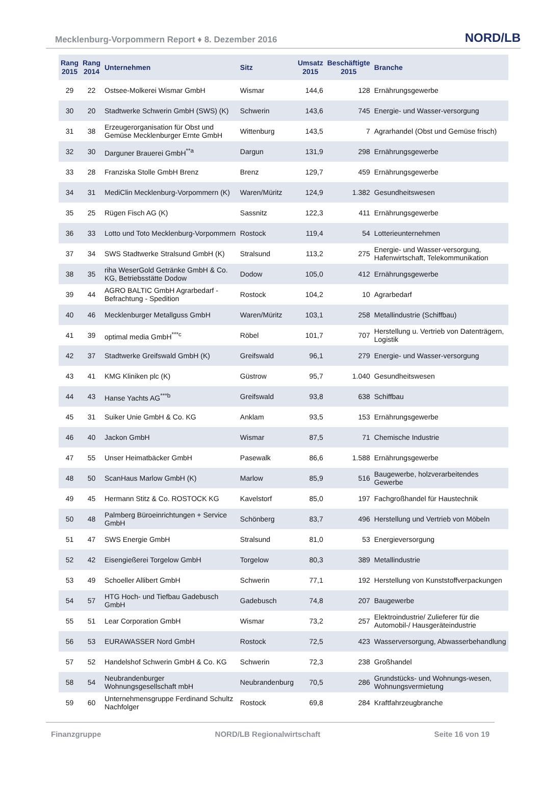Mecklenburg-Vorpommern Report ♦ 8. Dezember 2016 NORD/LB
| Rang 2015 | Rang 2014 | Unternehmen | Sitz | Umsatz 2015 | Beschäftigte 2015 | Branche |
| --- | --- | --- | --- | --- | --- | --- |
| 29 | 22 | Ostsee-Molkerei Wismar GmbH | Wismar | 144,6 | 128 | Ernährungsgewerbe |
| 30 | 20 | Stadtwerke Schwerin GmbH (SWS) (K) | Schwerin | 143,6 | 745 | Energie- und Wasser-versorgung |
| 31 | 38 | Erzeugerorganisation für Obst und Gemüse Mecklenburger Ernte GmbH | Wittenburg | 143,5 | 7 | Agrarhandel (Obst und Gemüse frisch) |
| 32 | 30 | Darguner Brauerei GmbH<sup>**a</sup> | Dargun | 131,9 | 298 | Ernährungsgewerbe |
| 33 | 28 | Franziska Stolle GmbH Brenz | Brenz | 129,7 | 459 | Ernährungsgewerbe |
| 34 | 31 | MediClin Mecklenburg-Vorpommern (K) | Waren/Müritz | 124,9 | 1.382 | Gesundheitswesen |
| 35 | 25 | Rügen Fisch AG (K) | Sassnitz | 122,3 | 411 | Ernährungsgewerbe |
| 36 | 33 | Lotto und Toto Mecklenburg-Vorpommern | Rostock | 119,4 | 54 | Lotterieunternehmen |
| 37 | 34 | SWS Stadtwerke Stralsund GmbH (K) | Stralsund | 113,2 | 275 | Energie- und Wasser-versorgung, Hafenwirtschaft, Telekommunikation |
| 38 | 35 | riha WeserGold Getränke GmbH & Co. KG, Betriebsstätte Dodow | Dodow | 105,0 | 412 | Ernährungsgewerbe |
| 39 | 44 | AGRO BALTIC GmbH Agrarbedarf - Befrachtung - Spedition | Rostock | 104,2 | 10 | Agrarbedarf |
| 40 | 46 | Mecklenburger Metallguss GmbH | Waren/Müritz | 103,1 | 258 | Metallindustrie (Schiffbau) |
| 41 | 39 | optimal media GmbH<sup>***c</sup> | Röbel | 101,7 | 707 | Herstellung u. Vertrieb von Datenträgern, Logistik |
| 42 | 37 | Stadtwerke Greifswald GmbH (K) | Greifswald | 96,1 | 279 | Energie- und Wasser-versorgung |
| 43 | 41 | KMG Kliniken plc (K) | Güstrow | 95,7 | 1.040 | Gesundheitswesen |
| 44 | 43 | Hanse Yachts AG<sup>***b</sup> | Greifswald | 93,8 | 638 | Schiffbau |
| 45 | 31 | Suiker Unie GmbH & Co. KG | Anklam | 93,5 | 153 | Ernährungsgewerbe |
| 46 | 40 | Jackon GmbH | Wismar | 87,5 | 71 | Chemische Industrie |
| 47 | 55 | Unser Heimatbäcker GmbH | Pasewalk | 86,6 | 1.588 | Ernährungsgewerbe |
| 48 | 50 | ScanHaus Marlow GmbH (K) | Marlow | 85,9 | 516 | Baugewerbe, holzverarbeitendes Gewerbe |
| 49 | 45 | Hermann Stitz & Co. ROSTOCK KG | Kavelstorf | 85,0 | 197 | Fachgroßhandel für Haustechnik |
| 50 | 48 | Palmberg Büroeinrichtungen + Service GmbH | Schönberg | 83,7 | 496 | Herstellung und Vertrieb von Möbeln |
| 51 | 47 | SWS Energie GmbH | Stralsund | 81,0 | 53 | Energieversorgung |
| 52 | 42 | Eisengießerei Torgelow GmbH | Torgelow | 80,3 | 389 | Metallindustrie |
| 53 | 49 | Schoeller Allibert GmbH | Schwerin | 77,1 | 192 | Herstellung von Kunststoffverpackungen |
| 54 | 57 | HTG Hoch- und Tiefbau Gadebusch GmbH | Gadebusch | 74,8 | 207 | Baugewerbe |
| 55 | 51 | Lear Corporation GmbH | Wismar | 73,2 | 257 | Elektroindustrie/ Zulieferer für die Automobil-/ Hausgeräteindustrie |
| 56 | 53 | EURAWASSER Nord GmbH | Rostock | 72,5 | 423 | Wasserversorgung, Abwasserbehandlung |
| 57 | 52 | Handelshof Schwerin GmbH & Co. KG | Schwerin | 72,3 | 238 | Großhandel |
| 58 | 54 | Neubrandenburger Wohnungsgesellschaft mbH | Neubrandenburg | 70,5 | 286 | Grundstücks- und Wohnungs-wesen, Wohnungsvermietung |
| 59 | 60 | Unternehmensgruppe Ferdinand Schultz Nachfolger | Rostock | 69,8 | 284 | Kraftfahrzeugbranche |
Finanzgruppe NORD/LB Regionalwirtschaft Seite 16 von 19